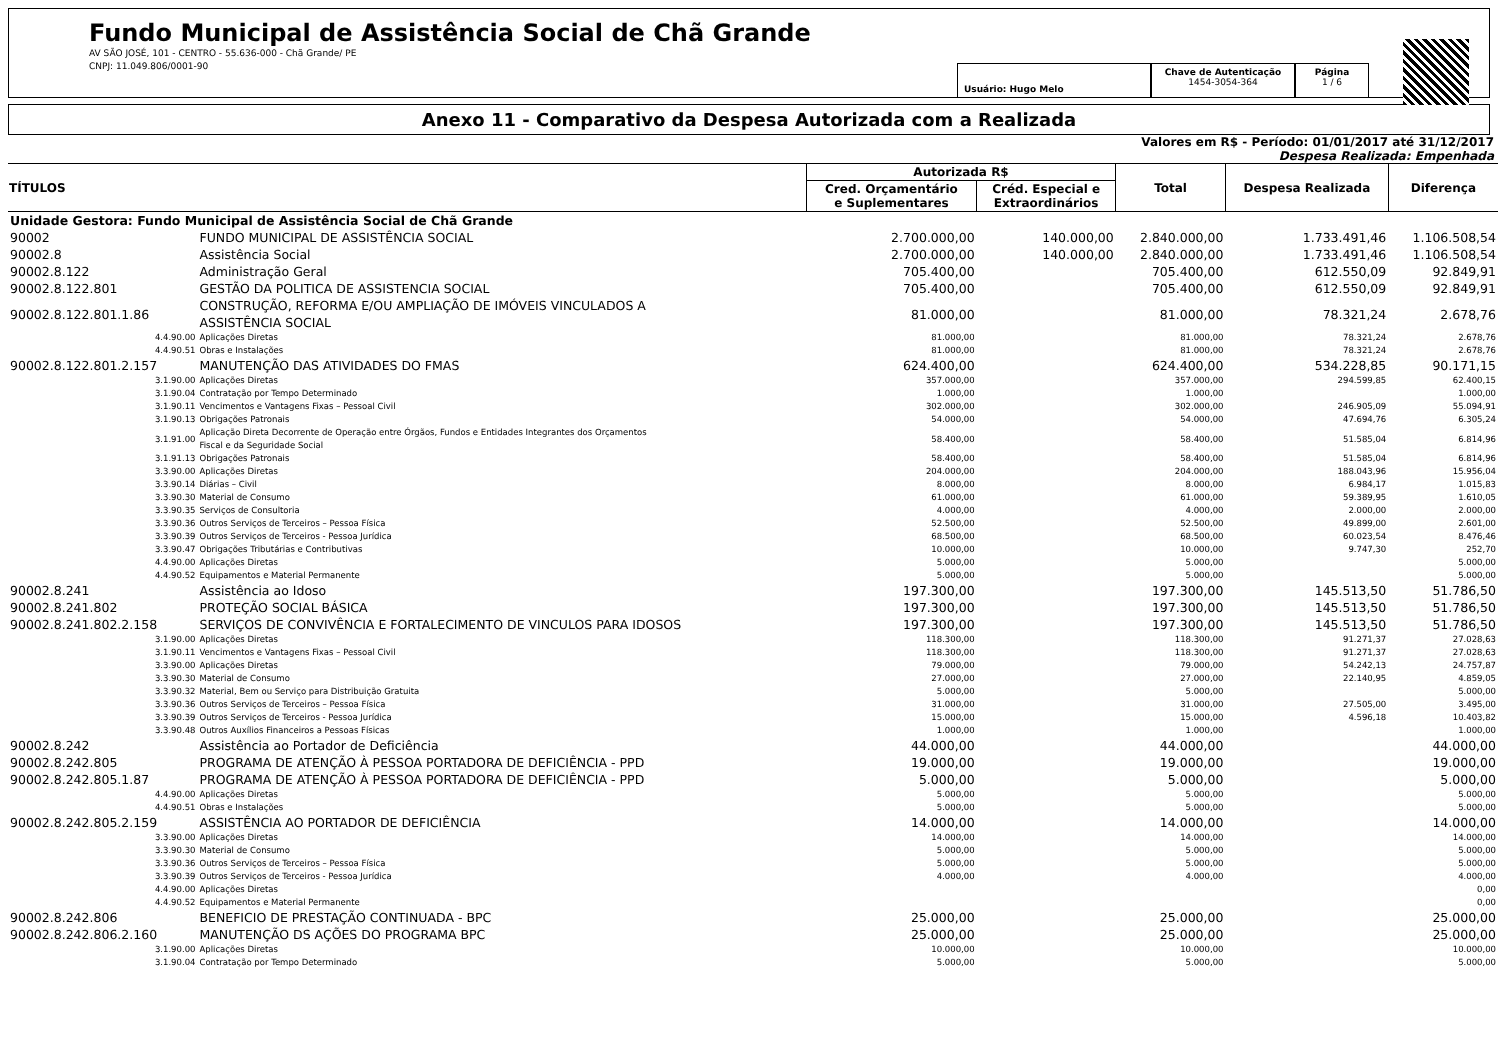Fundo Municipal de Assistência Social de Chã Grande
AV SÃO JOSÉ, 101 - CENTRO - 55.636-000 - Chã Grande/ PE
CNPJ: 11.049.806/0001-90
Usuário: Hugo Melo
Chave de Autenticação
1454-3054-364
Página
1 / 6
Anexo 11 - Comparativo da Despesa Autorizada com a Realizada
Valores em R$ - Período: 01/01/2017 até 31/12/2017
Despesa Realizada: Empenhada
| TÍTULOS | | Autorizada R$ | | Total | Despesa Realizada | Diferença |
| --- | --- | --- | --- | --- | --- | --- |
| | | Cred. Orçamentário e Suplementares | Créd. Especial e Extraordinários | | | |
| Unidade Gestora: Fundo Municipal de Assistência Social de Chã Grande | | | | | | |
| 90002 | FUNDO MUNICIPAL DE ASSISTÊNCIA SOCIAL | 2.700.000,00 | 140.000,00 | 2.840.000,00 | 1.733.491,46 | 1.106.508,54 |
| 90002.8 | Assistência Social | 2.700.000,00 | 140.000,00 | 2.840.000,00 | 1.733.491,46 | 1.106.508,54 |
| 90002.8.122 | Administração Geral | 705.400,00 | | 705.400,00 | 612.550,09 | 92.849,91 |
| 90002.8.122.801 | GESTÃO DA POLITICA DE ASSISTENCIA SOCIAL | 705.400,00 | | 705.400,00 | 612.550,09 | 92.849,91 |
| 90002.8.122.801.1.86 | CONSTRUÇÃO, REFORMA E/OU AMPLIAÇÃO DE IMÓVEIS VINCULADOS A ASSISTÊNCIA SOCIAL | 81.000,00 | | 81.000,00 | 78.321,24 | 2.678,76 |
| 4.4.90.00 | Aplicações Diretas | 81.000,00 | | 81.000,00 | 78.321,24 | 2.678,76 |
| 4.4.90.51 | Obras e Instalações | 81.000,00 | | 81.000,00 | 78.321,24 | 2.678,76 |
| 90002.8.122.801.2.157 | MANUTENÇÃO DAS ATIVIDADES DO FMAS | 624.400,00 | | 624.400,00 | 534.228,85 | 90.171,15 |
| 3.1.90.00 | Aplicações Diretas | 357.000,00 | | 357.000,00 | 294.599,85 | 62.400,15 |
| 3.1.90.04 | Contratação por Tempo Determinado | 1.000,00 | | 1.000,00 | | 1.000,00 |
| 3.1.90.11 | Vencimentos e Vantagens Fixas – Pessoal Civil | 302.000,00 | | 302.000,00 | 246.905,09 | 55.094,91 |
| 3.1.90.13 | Obrigações Patronais | 54.000,00 | | 54.000,00 | 47.694,76 | 6.305,24 |
| 3.1.91.00 | Aplicação Direta Decorrente de Operação entre Órgãos, Fundos e Entidades Integrantes dos Orçamentos Fiscal e da Seguridade Social | 58.400,00 | | 58.400,00 | 51.585,04 | 6.814,96 |
| 3.1.91.13 | Obrigações Patronais | 58.400,00 | | 58.400,00 | 51.585,04 | 6.814,96 |
| 3.3.90.00 | Aplicações Diretas | 204.000,00 | | 204.000,00 | 188.043,96 | 15.956,04 |
| 3.3.90.14 | Diárias – Civil | 8.000,00 | | 8.000,00 | 6.984,17 | 1.015,83 |
| 3.3.90.30 | Material de Consumo | 61.000,00 | | 61.000,00 | 59.389,95 | 1.610,05 |
| 3.3.90.35 | Serviços de Consultoria | 4.000,00 | | 4.000,00 | 2.000,00 | 2.000,00 |
| 3.3.90.36 | Outros Serviços de Terceiros – Pessoa Física | 52.500,00 | | 52.500,00 | 49.899,00 | 2.601,00 |
| 3.3.90.39 | Outros Serviços de Terceiros - Pessoa Jurídica | 68.500,00 | | 68.500,00 | 60.023,54 | 8.476,46 |
| 3.3.90.47 | Obrigações Tributárias e Contributivas | 10.000,00 | | 10.000,00 | 9.747,30 | 252,70 |
| 4.4.90.00 | Aplicações Diretas | 5.000,00 | | 5.000,00 | | 5.000,00 |
| 4.4.90.52 | Equipamentos e Material Permanente | 5.000,00 | | 5.000,00 | | 5.000,00 |
| 90002.8.241 | Assistência ao Idoso | 197.300,00 | | 197.300,00 | 145.513,50 | 51.786,50 |
| 90002.8.241.802 | PROTEÇÃO SOCIAL BÁSICA | 197.300,00 | | 197.300,00 | 145.513,50 | 51.786,50 |
| 90002.8.241.802.2.158 | SERVIÇOS DE CONVIVÊNCIA E FORTALECIMENTO DE VINCULOS PARA IDOSOS | 197.300,00 | | 197.300,00 | 145.513,50 | 51.786,50 |
| 3.1.90.00 | Aplicações Diretas | 118.300,00 | | 118.300,00 | 91.271,37 | 27.028,63 |
| 3.1.90.11 | Vencimentos e Vantagens Fixas – Pessoal Civil | 118.300,00 | | 118.300,00 | 91.271,37 | 27.028,63 |
| 3.3.90.00 | Aplicações Diretas | 79.000,00 | | 79.000,00 | 54.242,13 | 24.757,87 |
| 3.3.90.30 | Material de Consumo | 27.000,00 | | 27.000,00 | 22.140,95 | 4.859,05 |
| 3.3.90.32 | Material, Bem ou Serviço para Distribuição Gratuita | 5.000,00 | | 5.000,00 | | 5.000,00 |
| 3.3.90.36 | Outros Serviços de Terceiros – Pessoa Física | 31.000,00 | | 31.000,00 | 27.505,00 | 3.495,00 |
| 3.3.90.39 | Outros Serviços de Terceiros - Pessoa Jurídica | 15.000,00 | | 15.000,00 | 4.596,18 | 10.403,82 |
| 3.3.90.48 | Outros Auxílios Financeiros a Pessoas Físicas | 1.000,00 | | 1.000,00 | | 1.000,00 |
| 90002.8.242 | Assistência ao Portador de Deficiência | 44.000,00 | | 44.000,00 | | 44.000,00 |
| 90002.8.242.805 | PROGRAMA DE ATENÇÃO À PESSOA PORTADORA DE DEFICIÊNCIA - PPD | 19.000,00 | | 19.000,00 | | 19.000,00 |
| 90002.8.242.805.1.87 | PROGRAMA DE ATENÇÃO À PESSOA PORTADORA DE DEFICIÊNCIA - PPD | 5.000,00 | | 5.000,00 | | 5.000,00 |
| 4.4.90.00 | Aplicações Diretas | 5.000,00 | | 5.000,00 | | 5.000,00 |
| 4.4.90.51 | Obras e Instalações | 5.000,00 | | 5.000,00 | | 5.000,00 |
| 90002.8.242.805.2.159 | ASSISTÊNCIA AO PORTADOR DE DEFICIÊNCIA | 14.000,00 | | 14.000,00 | | 14.000,00 |
| 3.3.90.00 | Aplicações Diretas | 14.000,00 | | 14.000,00 | | 14.000,00 |
| 3.3.90.30 | Material de Consumo | 5.000,00 | | 5.000,00 | | 5.000,00 |
| 3.3.90.36 | Outros Serviços de Terceiros – Pessoa Física | 5.000,00 | | 5.000,00 | | 5.000,00 |
| 3.3.90.39 | Outros Serviços de Terceiros - Pessoa Jurídica | 4.000,00 | | 4.000,00 | | 4.000,00 |
| 4.4.90.00 | Aplicações Diretas | | | | | 0,00 |
| 4.4.90.52 | Equipamentos e Material Permanente | | | | | 0,00 |
| 90002.8.242.806 | BENEFICIO DE PRESTAÇÃO CONTINUADA - BPC | 25.000,00 | | 25.000,00 | | 25.000,00 |
| 90002.8.242.806.2.160 | MANUTENÇÃO DS AÇÕES DO PROGRAMA BPC | 25.000,00 | | 25.000,00 | | 25.000,00 |
| 3.1.90.00 | Aplicações Diretas | 10.000,00 | | 10.000,00 | | 10.000,00 |
| 3.1.90.04 | Contratação por Tempo Determinado | 5.000,00 | | 5.000,00 | | 5.000,00 |